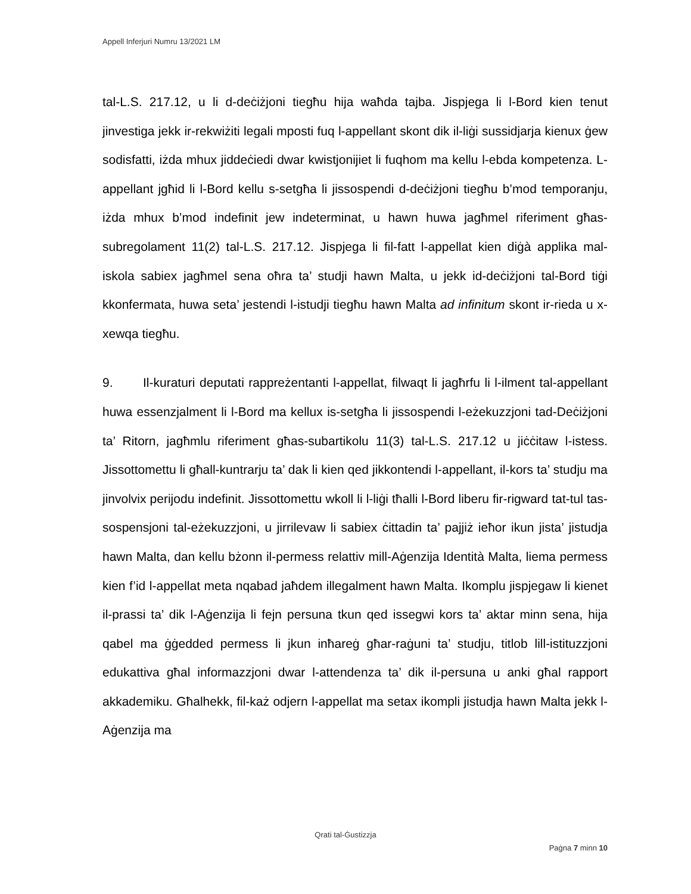Appell Inferjuri Numru 13/2021 LM
tal-L.S. 217.12, u li d-deċiżjoni tiegħu hija waħda tajba. Jispjega li l-Bord kien tenut jinvestiga jekk ir-rekwiżiti legali mposti fuq l-appellant skont dik il-liġi sussidjarja kienux ġew sodisfatti, iżda mhux jiddeċiedi dwar kwistjonijiet li fuqhom ma kellu l-ebda kompetenza. L-appellant jgħid li l-Bord kellu s-setgħa li jissospendi d-deċiżjoni tiegħu b’mod temporanju, iżda mhux b’mod indefinit jew indeterminat, u hawn huwa jagħmel riferiment għas-subregolament 11(2) tal-L.S. 217.12. Jispjega li fil-fatt l-appellat kien diġà applika mal-iskola sabiex jagħmel sena oħra ta’ studji hawn Malta, u jekk id-deċiżjoni tal-Bord tiġi kkonfermata, huwa seta’ jestendi l-istudji tiegħu hawn Malta ad infinitum skont ir-rieda u x-xewqa tiegħu.
9. Il-kuraturi deputati rappreżentanti l-appellat, filwaqt li jagħrfu li l-ilment tal-appellant huwa essenzjalment li l-Bord ma kellux is-setgħa li jissospendi l-eżekuzzjoni tad-Deċiżjoni ta’ Ritorn, jagħmlu riferiment għas-subartikolu 11(3) tal-L.S. 217.12 u jiċċitaw l-istess. Jissottomettu li għall-kuntrarju ta’ dak li kien qed jikkontendi l-appellant, il-kors ta’ studju ma jinvolvix perijodu indefinit. Jissottomettu wkoll li l-liġi tħalli l-Bord liberu fir-rigward tat-tul tas-sospensjoni tal-eżekuzzjoni, u jirrilevaw li sabiex ċittadin ta’ pajjiż ieħor ikun jista’ jistudja hawn Malta, dan kellu bżonn il-permess relattiv mill-Aġenzija Identità Malta, liema permess kien f’id l-appellat meta nqabad jaħdem illegalment hawn Malta. Ikomplu jispjegaw li kienet il-prassi ta’ dik l-Aġenzija li fejn persuna tkun qed issegwi kors ta’ aktar minn sena, hija qabel ma ġġedded permess li jkun inħareġ għar-raġuni ta’ studju, titlob lill-istituzzjoni edukattiva għal informazzjoni dwar l-attendenza ta’ dik il-persuna u anki għal rapport akkademiku. Għalhekk, fil-każ odjern l-appellat ma setax ikompli jistudja hawn Malta jekk l-Aġenzija ma
Qrati tal-Ġustizzja
Paġna 7 minn 10